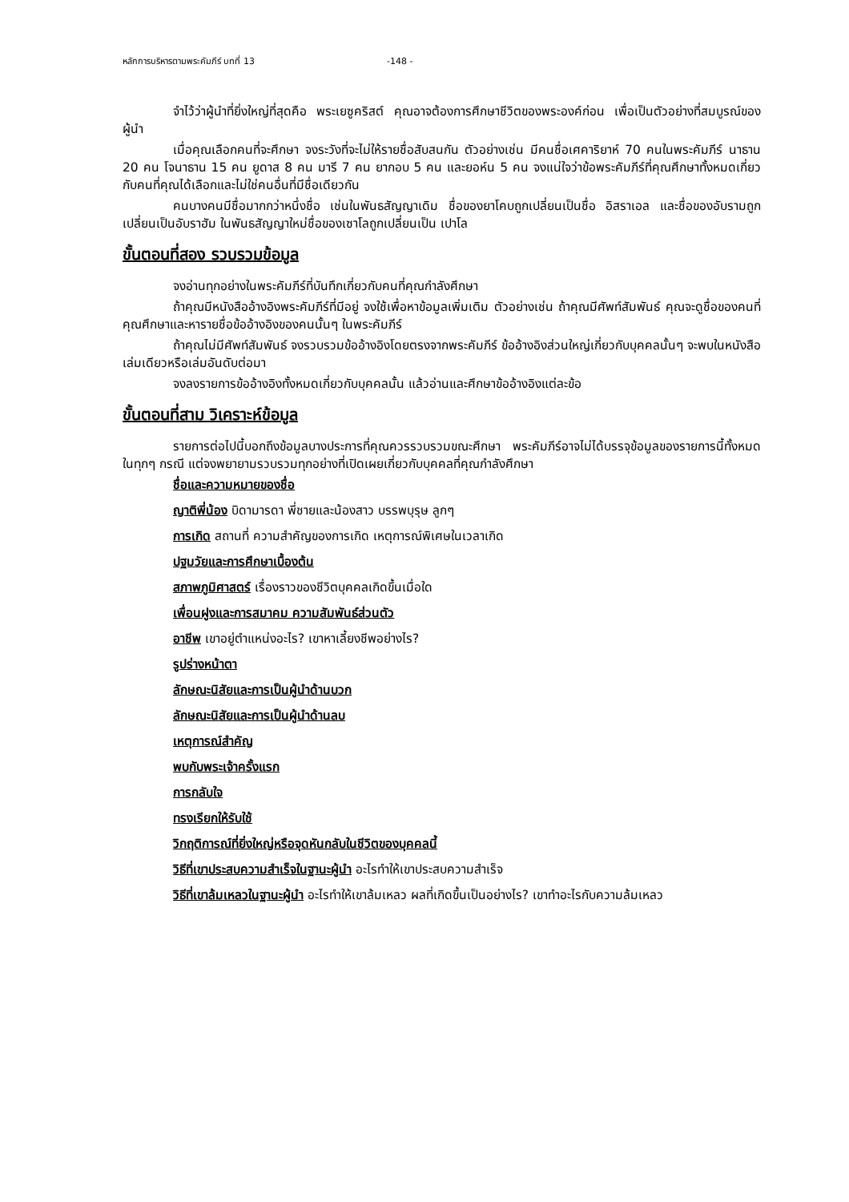หลักการบริหารตามพระคัมภีร์ บทที่ 13 -148 -
จำไว้ว่าผู้นำที่ยิ่งใหญ่ที่สุดคือ พระเยซูคริสต์ คุณอาจต้องการศึกษาชีวิตของพระองค์ก่อน เพื่อเป็นตัวอย่างที่สมบูรณ์ของผู้นำ
เมื่อคุณเลือกคนที่จะศึกษา จงระวังที่จะไม่ให้รายชื่อสับสนกัน ตัวอย่างเช่น มีคนชื่อเศคาริยาห์ 70 คนในพระคัมภีร์ นาธาน 20 คน โจนาธาน 15 คน ยูดาส 8 คน มารี 7 คน ยากอบ 5 คน และยอห์น 5 คน จงแน่ใจว่าข้อพระคัมภีร์ที่คุณศึกษาทั้งหมดเกี่ยวกับคนที่คุณได้เลือกและไม่ใช่คนอื่นที่มีชื่อเดียวกัน
คนบางคนมีชื่อมากกว่าหนึ่งชื่อ เช่นในพันธสัญญาเดิม ชื่อของยาโคบถูกเปลี่ยนเป็นชื่อ อิสราเอล และชื่อของอับรามถูกเปลี่ยนเป็นอับราฮัม ในพันธสัญญาใหม่ชื่อของเซาโลถูกเปลี่ยนเป็น เปาโล
ขั้นตอนที่สอง รวบรวมข้อมูล
จงอ่านทุกอย่างในพระคัมภีร์ที่บันทึกเกี่ยวกับคนที่คุณกำลังศึกษา
ถ้าคุณมีหนังสืออ้างอิงพระคัมภีร์ที่มีอยู่ จงใช้เพื่อหาข้อมูลเพิ่มเติม ตัวอย่างเช่น ถ้าคุณมีศัพท์สัมพันธ์ คุณจะดูชื่อของคนที่คุณศึกษาและหารายชื่อข้ออ้างอิงของคนนั้นๆ ในพระคัมภีร์
ถ้าคุณไม่มีศัพท์สัมพันธ์ จงรวบรวมข้ออ้างอิงโดยตรงจากพระคัมภีร์ ข้ออ้างอิงส่วนใหญ่เกี่ยวกับบุคคลนั้นๆ จะพบในหนังสือเล่มเดียวหรือเล่มอันดับต่อมา
จงลงรายการข้ออ้างอิงทั้งหมดเกี่ยวกับบุคคลนั้น แล้วอ่านและศึกษาข้ออ้างอิงแต่ละข้อ
ขั้นตอนที่สาม วิเคราะห์ข้อมูล
รายการต่อไปนี้บอกถึงข้อมูลบางประการที่คุณควรรวบรวมขณะศึกษา พระคัมภีร์อาจไม่ได้บรรจุข้อมูลของรายการนี้ทั้งหมดในทุกๆ กรณี แต่จงพยายามรวบรวมทุกอย่างที่เปิดเผยเกี่ยวกับบุคคลที่คุณกำลังศึกษา
ชื่อและความหมายของชื่อ
ญาติพี่น้อง บิดามารดา พี่ชายและน้องสาว บรรพบุรุษ ลูกๆ
การเกิด สถานที่ ความสำคัญของการเกิด เหตุการณ์พิเศษในเวลาเกิด
ปฐมวัยและการศึกษาเบื้องต้น
สภาพภูมิศาสตร์ เรื่องราวของชีวิตบุคคลเกิดขึ้นเมื่อใด
เพื่อนฝูงและการสมาคม ความสัมพันธ์ส่วนตัว
อาชีพ เขาอยู่ตำแหน่งอะไร? เขาหาเลี้ยงชีพอย่างไร?
รูปร่างหน้าตา
ลักษณะนิสัยและการเป็นผู้นำด้านบวก
ลักษณะนิสัยและการเป็นผู้นำด้านลบ
เหตุการณ์สำคัญ
พบกับพระเจ้าครั้งแรก
การกลับใจ
ทรงเรียกให้รับใช้
วิกฤติการณ์ที่ยิ่งใหญ่หรือจุดหันกลับในชีวิตของบุคคลนี้
วิธีที่เขาประสบความสำเร็จในฐานะผู้นำ อะไรทำให้เขาประสบความสำเร็จ
วิธีที่เขาล้มเหลวในฐานะผู้นำ อะไรทำให้เขาล้มเหลว ผลที่เกิดขึ้นเป็นอย่างไร? เขาทำอะไรกับความล้มเหลว